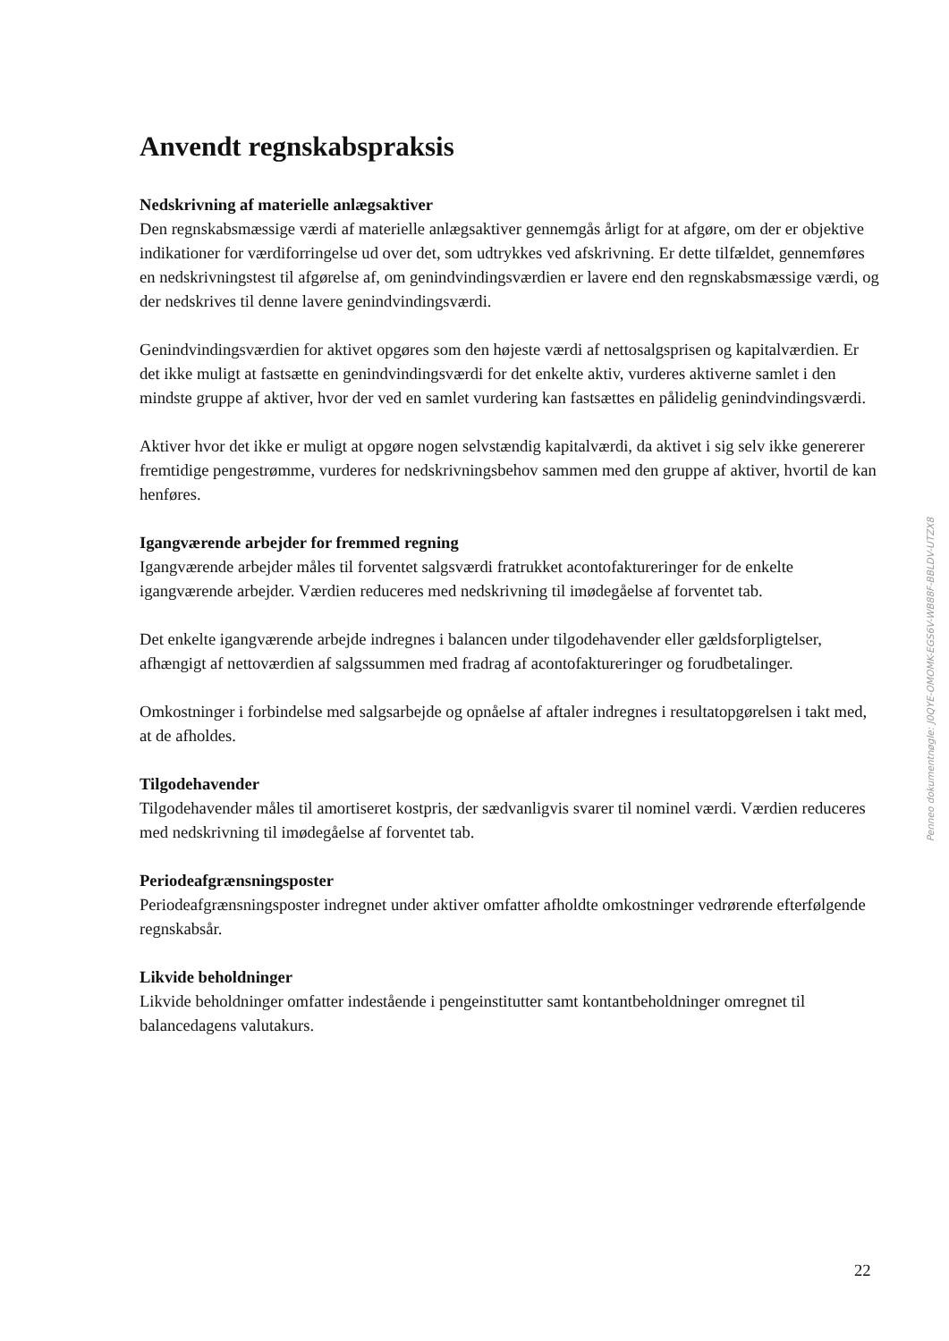Anvendt regnskabspraksis
Nedskrivning af materielle anlægsaktiver
Den regnskabsmæssige værdi af materielle anlægsaktiver gennemgås årligt for at afgøre, om der er objektive indikationer for værdiforringelse ud over det, som udtrykkes ved afskrivning. Er dette tilfældet, gennemføres en nedskrivningstest til afgørelse af, om genindvindingsværdien er lavere end den regnskabsmæssige værdi, og der nedskrives til denne lavere genindvindingsværdi.
Genindvindingsværdien for aktivet opgøres som den højeste værdi af nettosalgsprisen og kapitalværdien. Er det ikke muligt at fastsætte en genindvindingsværdi for det enkelte aktiv, vurderes aktiverne samlet i den mindste gruppe af aktiver, hvor der ved en samlet vurdering kan fastsættes en pålidelig genindvindingsværdi.
Aktiver hvor det ikke er muligt at opgøre nogen selvstændig kapitalværdi, da aktivet i sig selv ikke genererer fremtidige pengestrømme, vurderes for nedskrivningsbehov sammen med den gruppe af aktiver, hvortil de kan henføres.
Igangværende arbejder for fremmed regning
Igangværende arbejder måles til forventet salgsværdi fratrukket acontofaktureringer for de enkelte igangværende arbejder. Værdien reduceres med nedskrivning til imødegåelse af forventet tab.
Det enkelte igangværende arbejde indregnes i balancen under tilgodehavender eller gældsforpligtelser, afhængigt af nettoværdien af salgssummen med fradrag af acontofaktureringer og forudbetalinger.
Omkostninger i forbindelse med salgsarbejde og opnåelse af aftaler indregnes i resultatopgørelsen i takt med, at de afholdes.
Tilgodehavender
Tilgodehavender måles til amortiseret kostpris, der sædvanligvis svarer til nominel værdi. Værdien reduceres med nedskrivning til imødegåelse af forventet tab.
Periodeafgrænsningsposter
Periodeafgrænsningsposter indregnet under aktiver omfatter afholdte omkostninger vedrørende efterfølgende regnskabsår.
Likvide beholdninger
Likvide beholdninger omfatter indestående i pengeinstitutter samt kontantbeholdninger omregnet til balancedagens valutakurs.
Penneo dokumentnøgle: J0QYE-OMOMK-EGS6V-WB88F-BBLDV-UTZX8
22